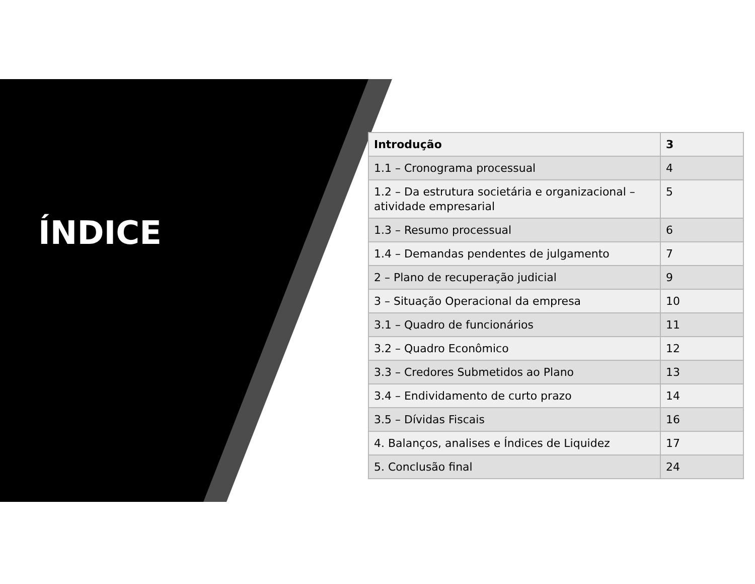ÍNDICE
| Introdução | 3 |
| 1.1 – Cronograma processual | 4 |
| 1.2 – Da estrutura societária e organizacional – atividade empresarial | 5 |
| 1.3 – Resumo processual | 6 |
| 1.4 – Demandas pendentes de julgamento | 7 |
| 2 – Plano de recuperação judicial | 9 |
| 3 – Situação Operacional da empresa | 10 |
| 3.1 – Quadro de funcionários | 11 |
| 3.2 – Quadro Econômico | 12 |
| 3.3 – Credores Submetidos ao Plano | 13 |
| 3.4 – Endividamento de curto prazo | 14 |
| 3.5 – Dívidas Fiscais | 16 |
| 4. Balanços, analises e Índices de Liquidez | 17 |
| 5. Conclusão final | 24 |